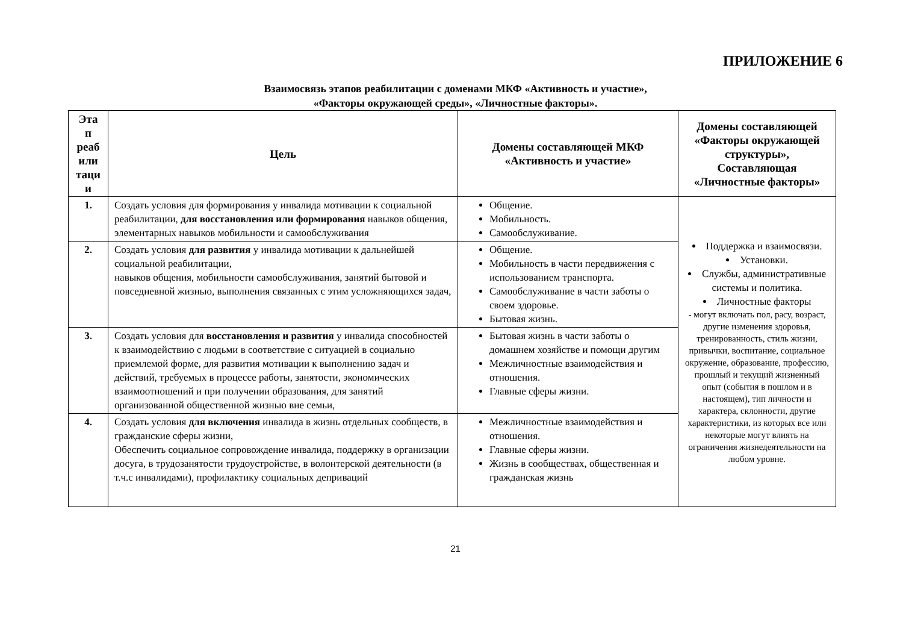ПРИЛОЖЕНИЕ 6
Взаимосвязь этапов реабилитации с доменами МКФ «Активность и участие»,
«Факторы окружающей среды», «Личностные факторы».
| Эта п реаб или таци и | Цель | Домены составляющей МКФ «Активность и участие» | Домены составляющей «Факторы окружающей структуры», Составляющая «Личностные факторы» |
| --- | --- | --- | --- |
| 1. | Создать условия для формирования у инвалида мотивации к социальной реабилитации, для восстановления или формирования навыков общения, элементарных навыков мобильности и самообслуживания | Общение. Мобильность. Самообслуживание. | Поддержка и взаимосвязи. Установки. Службы, административные системы и политика. Личностные факторы - могут включать пол, расу, возраст, другие изменения здоровья, тренированность, стиль жизни, привычки, воспитание, социальное окружение, образование, профессию, прошлый и текущий жизненный опыт (события в пошлом и в настоящем), тип личности и характера, склонности, другие характеристики, из которых все или некоторые могут влиять на ограничения жизнедеятельности на любом уровне. |
| 2. | Создать условия для развития у инвалида мотивации к дальнейшей социальной реабилитации, навыков общения, мобильности самообслуживания, занятий бытовой и повседневной жизнью, выполнения связанных с этим усложняющихся задач, | Общение. Мобильность в части передвижения с использованием транспорта. Самообслуживание в части заботы о своем здоровье. Бытовая жизнь. | |
| 3. | Создать условия для восстановления и развития у инвалида способностей к взаимодействию с людьми в соответствие с ситуацией в социально приемлемой форме, для развития мотивации к выполнению задач и действий, требуемых в процессе работы, занятости, экономических взаимоотношений и при получении образования, для занятий организованной общественной жизнью вне семьи, | Бытовая жизнь в части заботы о домашнем хозяйстве и помощи другим Межличностные взаимодействия и отношения. Главные сферы жизни. | |
| 4. | Создать условия для включения инвалида в жизнь отдельных сообществ, в гражданские сферы жизни, Обеспечить социальное сопровождение инвалида, поддержку в организации досуга, в трудозанятости трудоустройстве, в волонтерской деятельности (в т.ч.с инвалидами), профилактику социальных деприваций | Межличностные взаимодействия и отношения. Главные сферы жизни. Жизнь в сообществах, общественная и гражданская жизнь | |
21